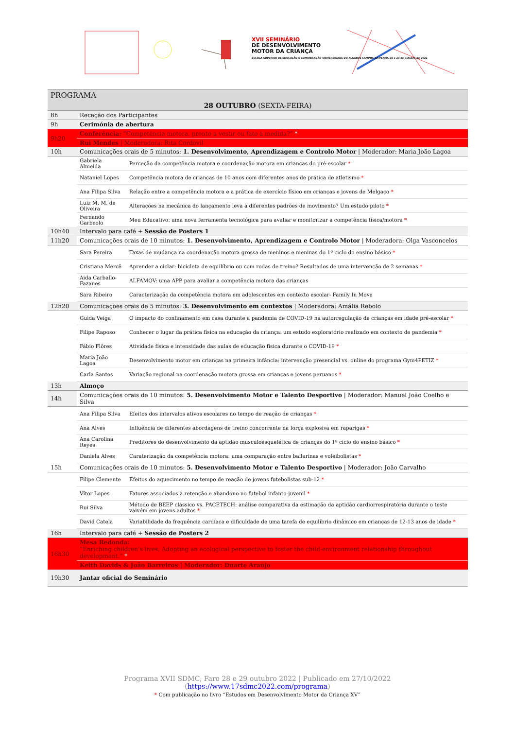XVII SEMINÁRIO
DE DESENVOLVIMENTO
MOTOR DA CRIANÇA
ESCOLA SUPERIOR DE EDUCAÇÃO E COMUNICAÇÃO UNIVERSIDADE DO ALGARVE CAMPUS DA PENHA 28 e 29 de outubro de 2022
| PROGRAMA | | |
| 28 OUTUBRO (SEXTA-FEIRA) | | |
| 8h | Receção dos Participantes | |
| 9h | Cerimónia de abertura | |
| 9h20 | Conferência: “Competência motora, pronto a vestir ou fato à medida?” * | |
| | Rui Mendes / Moderadora: Rita Cordovil | |
| 10h | Comunicações orais de 5 minutos: 1. Desenvolvimento, Aprendizagem e Controlo Motor / Moderador: Maria João Lagoa | |
| | Gabriela Almeida | Perceção da competência motora e coordenação motora em crianças do pré-escolar * |
| | Nataniel Lopes | Competência motora de crianças de 10 anos com diferentes anos de prática de atletismo * |
| | Ana Filipa Silva | Relação entre a competência motora e a prática de exercício físico em crianças e jovens de Melgaço * |
| | Luiz M. M. de Oliveira | Alterações na mecânica do lançamento leva a diferentes padrões de movimento? Um estudo piloto * |
| | Fernando Garbeolo | Meu Educativo: uma nova ferramenta tecnológica para avaliar e monitorizar a competência física/motora * |
| 10h40 | Intervalo para café + Sessão de Posters 1 | |
| 11h20 | Comunicações orais de 10 minutos: 1. Desenvolvimento, Aprendizagem e Controlo Motor / Moderadora: Olga Vasconcelos | |
| | Sara Pereira | Taxas de mudança na coordenação motora grossa de meninos e meninas do 1º ciclo do ensino básico * |
| | Cristiana Mercê | Aprender a ciclar: bicicleta de equilíbrio ou com rodas de treino? Resultados de uma intervenção de 2 semanas * |
| | Aida Carballo-Fazanes | ALFAMOV: uma APP para avaliar a competência motora das crianças |
| | Sara Ribeiro | Caracterização da competência motora em adolescentes em contexto escolar- Family In Move |
| 12h20 | Comunicações orais de 5 minutos: 3. Desenvolvimento em contextos / Moderadora: Amália Rebolo | |
| | Guida Veiga | O impacto do confinamento em casa durante a pandemia de COVID-19 na autorregulação de crianças em idade pré-escolar * |
| | Filipe Raposo | Conhecer o lugar da prática física na educação da criança: um estudo exploratório realizado em contexto de pandemia * |
| | Fábio Flôres | Atividade física e intensidade das aulas de educação física durante o COVID-19 * |
| | Maria João Lagoa | Desenvolvimento motor em crianças na primeira infância: intervenção presencial vs. online do programa Gym4PETIZ * |
| | Carla Santos | Variação regional na coordenação motora grossa em crianças e jovens peruanos * |
| 13h | Almoço | |
| 14h | Comunicações orais de 10 minutos: 5. Desenvolvimento Motor e Talento Desportivo / Moderador: Manuel João Coelho e Silva | |
| | Ana Filipa Silva | Efeitos dos intervalos ativos escolares no tempo de reação de crianças * |
| | Ana Alves | Influência de diferentes abordagens de treino concorrente na força explosiva em raparigas * |
| | Ana Carolina Reyes | Preditores do desenvolvimento da aptidão musculoesquelética de crianças do 1º ciclo do ensino básico * |
| | Daniela Alves | Caraterização da competência motora: uma comparação entre bailarinas e voleibolistas * |
| 15h | Comunicações orais de 10 minutos: 5. Desenvolvimento Motor e Talento Desportivo / Moderador: João Carvalho | |
| | Filipe Clemente | Efeitos do aquecimento no tempo de reação de jovens futebolistas sub-12 * |
| | Vítor Lopes | Fatores associados à retenção e abandono no futebol infanto-juvenil * |
| | Rui Silva | Método de BEEP clássico vs. PACETECH: análise comparativa da estimação da aptidão cardiorrespiratória durante o teste vaivém em jovens adultos * |
| | David Catela | Variabilidade da frequência cardíaca e dificuldade de uma tarefa de equilíbrio dinâmico em crianças de 12-13 anos de idade * |
| 16h | Intervalo para café + Sessão de Posters 2 | |
| 16h30 | Mesa Redonda: “Enriching children's lives: Adopting an ecological perspective to foster the child-environment relationship throughout development.” * | |
| | Keith Davids & João Barreiros / Moderador: Duarte Araújo | |
| 19h30 | Jantar oficial do Seminário | |
Programa XVII SDMC, Faro 28 e 29 outubro 2022 | Publicado em 27/10/2022
(https://www.17sdmc2022.com/programa)
* Com publicação no livro “Estudos em Desenvolvimento Motor da Criança XV”